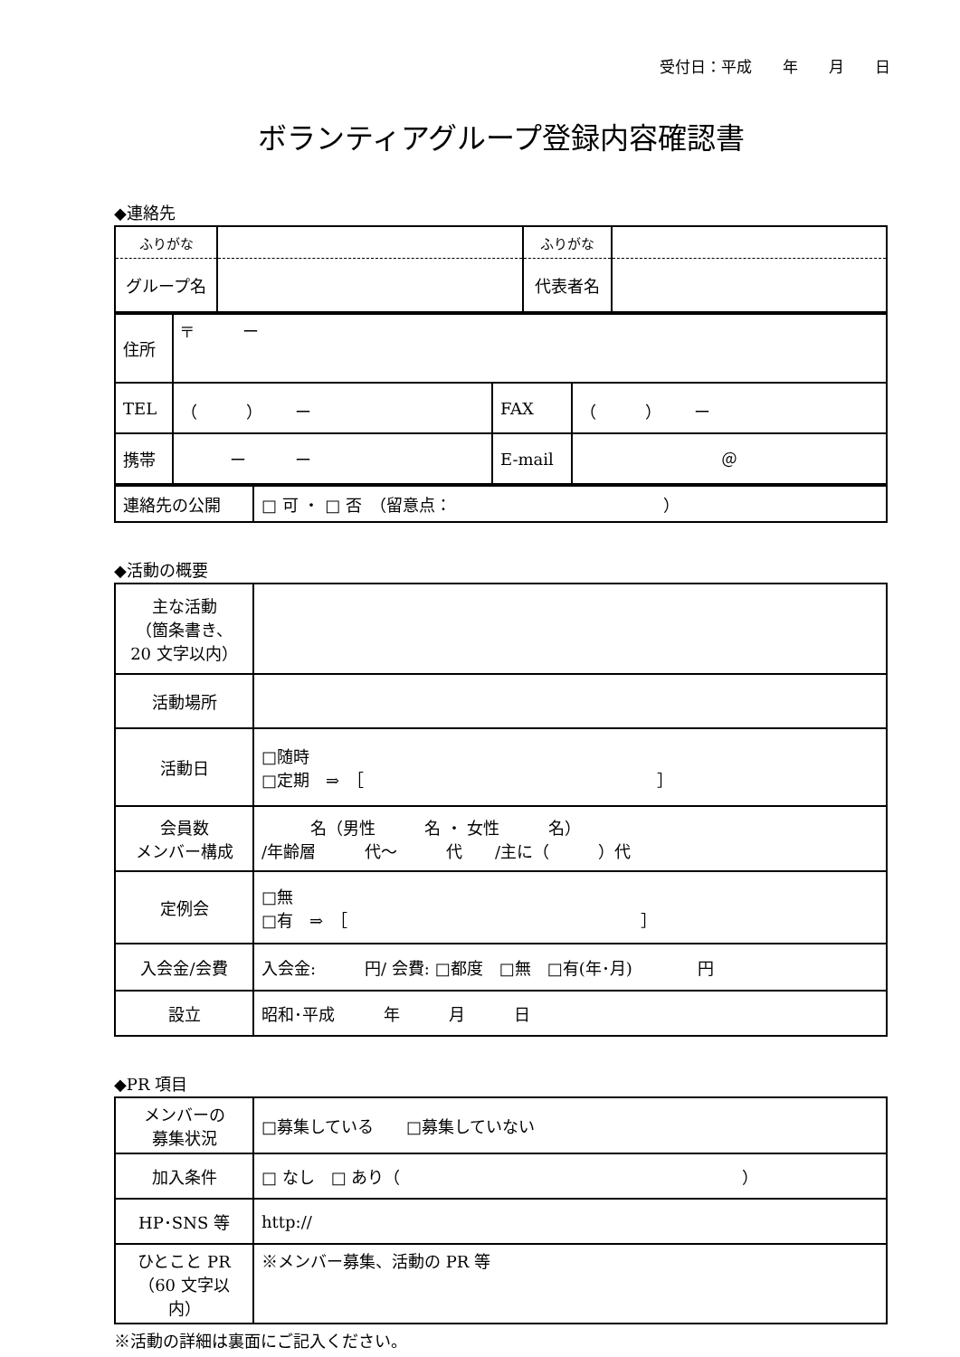受付日：平成　　年　　月　　日
ボランティアグループ登録内容確認書
◆連絡先
| ふりがな | | ふりがな | |
| グループ名 | | 代表者名 | |
| 住所 | 〒 ー | | |
| TEL | （ ） ー | FAX | （ ） ー |
| 携帯 | ー ー | E-mail | ＠ |
| 連絡先の公開 | □ 可 ・ □ 否 （留意点： ） |
◆活動の概要
| 主な活動 （箇条書き、 20 文字以内） | |
| 活動場所 | |
| 活動日 | □随時 □定期 ⇒ ［ ］ |
| 会員数 メンバー構成 | 名（男性 名 ・ 女性 名） /年齢層 代～ 代 /主に（ ）代 |
| 定例会 | □無 □有 ⇒ ［ ］ |
| 入会金/会費 | 入会金: 円/ 会費: □都度 □無 □有(年･月) 円 |
| 設立 | 昭和･平成 年 月 日 |
◆PR 項目
| メンバーの 募集状況 | □募集している □募集していない |
| 加入条件 | □ なし □ あり（ ） |
| HP･SNS 等 | http:// |
| ひとこと PR （60 文字以内） | ※メンバー募集、活動の PR 等 |
※活動の詳細は裏面にご記入ください。